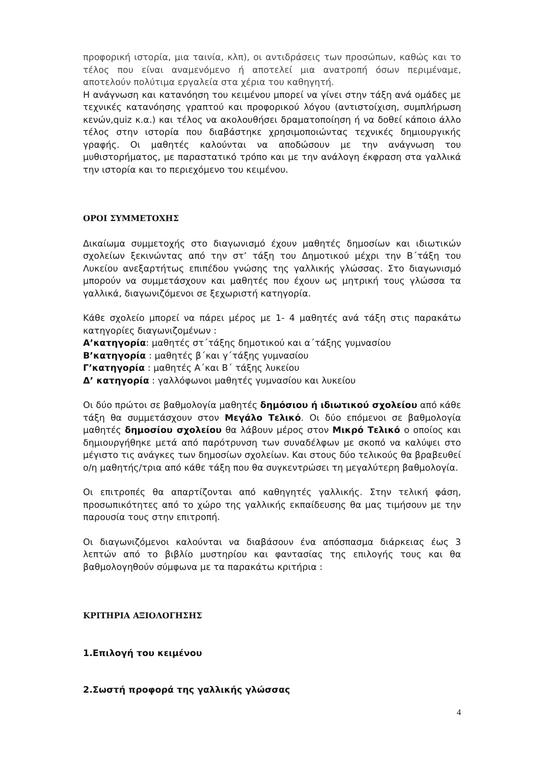προφορική ιστορία, μια ταινία, κλπ), οι αντιδράσεις των προσώπων, καθώς και το τέλος που είναι αναμενόμενο ή αποτελεί μια ανατροπή όσων περιμέναμε, αποτελούν πολύτιμα εργαλεία στα χέρια του καθηγητή.
Η ανάγνωση και κατανόηση του κειμένου μπορεί να γίνει στην τάξη ανά ομάδες με τεχνικές κατανόησης γραπτού και προφορικού λόγου (αντιστοίχιση, συμπλήρωση κενών,quiz κ.α.) και τέλος να ακολουθήσει δραματοποίηση ή να δοθεί κάποιο άλλο τέλος στην ιστορία που διαβάστηκε χρησιμοποιώντας τεχνικές δημιουργικής γραφής. Οι μαθητές καλούνται να αποδώσουν με την ανάγνωση του μυθιστορήματος, με παραστατικό τρόπο και με την ανάλογη έκφραση στα γαλλικά την ιστορία και το περιεχόμενο του κειμένου.
ΟΡΟΙ ΣΥΜΜΕΤΟΧΗΣ
Δικαίωμα συμμετοχής στο διαγωνισμό έχουν μαθητές δημοσίων και ιδιωτικών σχολείων ξεκινώντας από την στ’ τάξη του Δημοτικού μέχρι την Β΄τάξη του Λυκείου ανεξαρτήτως επιπέδου γνώσης της γαλλικής γλώσσας. Στο διαγωνισμό μπορούν να συμμετάσχουν και μαθητές που έχουν ως μητρική τους γλώσσα τα γαλλικά, διαγωνιζόμενοι σε ξεχωριστή κατηγορία.
Κάθε σχολείο μπορεί να πάρει μέρος με 1- 4 μαθητές ανά τάξη στις παρακάτω κατηγορίες διαγωνιζομένων :
Α’κατηγορία: μαθητές στ΄τάξης δημοτικού και α΄τάξης γυμνασίου
Β’κατηγορία : μαθητές β΄και γ΄τάξης γυμνασίου
Γ’κατηγορία : μαθητές Α΄και Β΄ τάξης λυκείου
Δ’ κατηγορία : γαλλόφωνοι μαθητές γυμνασίου και λυκείου
Οι δύο πρώτοι σε βαθμολογία μαθητές δημόσιου ή ιδιωτικού σχολείου από κάθε τάξη θα συμμετάσχουν στον Μεγάλο Τελικό. Οι δύο επόμενοι σε βαθμολογία μαθητές δημοσίου σχολείου θα λάβουν μέρος στον Μικρό Τελικό ο οποίος και δημιουργήθηκε μετά από παρότρυνση των συναδέλφων με σκοπό να καλύψει στο μέγιστο τις ανάγκες των δημοσίων σχολείων. Και στους δύο τελικούς θα βραβευθεί ο/η μαθητής/τρια από κάθε τάξη που θα συγκεντρώσει τη μεγαλύτερη βαθμολογία.
Οι επιτροπές θα απαρτίζονται από καθηγητές γαλλικής. Στην τελική φάση, προσωπικότητες από το χώρο της γαλλικής εκπαίδευσης θα μας τιμήσουν με την παρουσία τους στην επιτροπή.
Οι διαγωνιζόμενοι καλούνται να διαβάσουν ένα απόσπασμα διάρκειας έως 3 λεπτών από το βιβλίο μυστηρίου και φαντασίας της επιλογής τους και θα βαθμολογηθούν σύμφωνα με τα παρακάτω κριτήρια :
ΚΡΙΤΗΡΙΑ ΑΞΙΟΛΟΓΗΣΗΣ
1.Επιλογή του κειμένου
2.Σωστή προφορά της γαλλικής γλώσσας
4